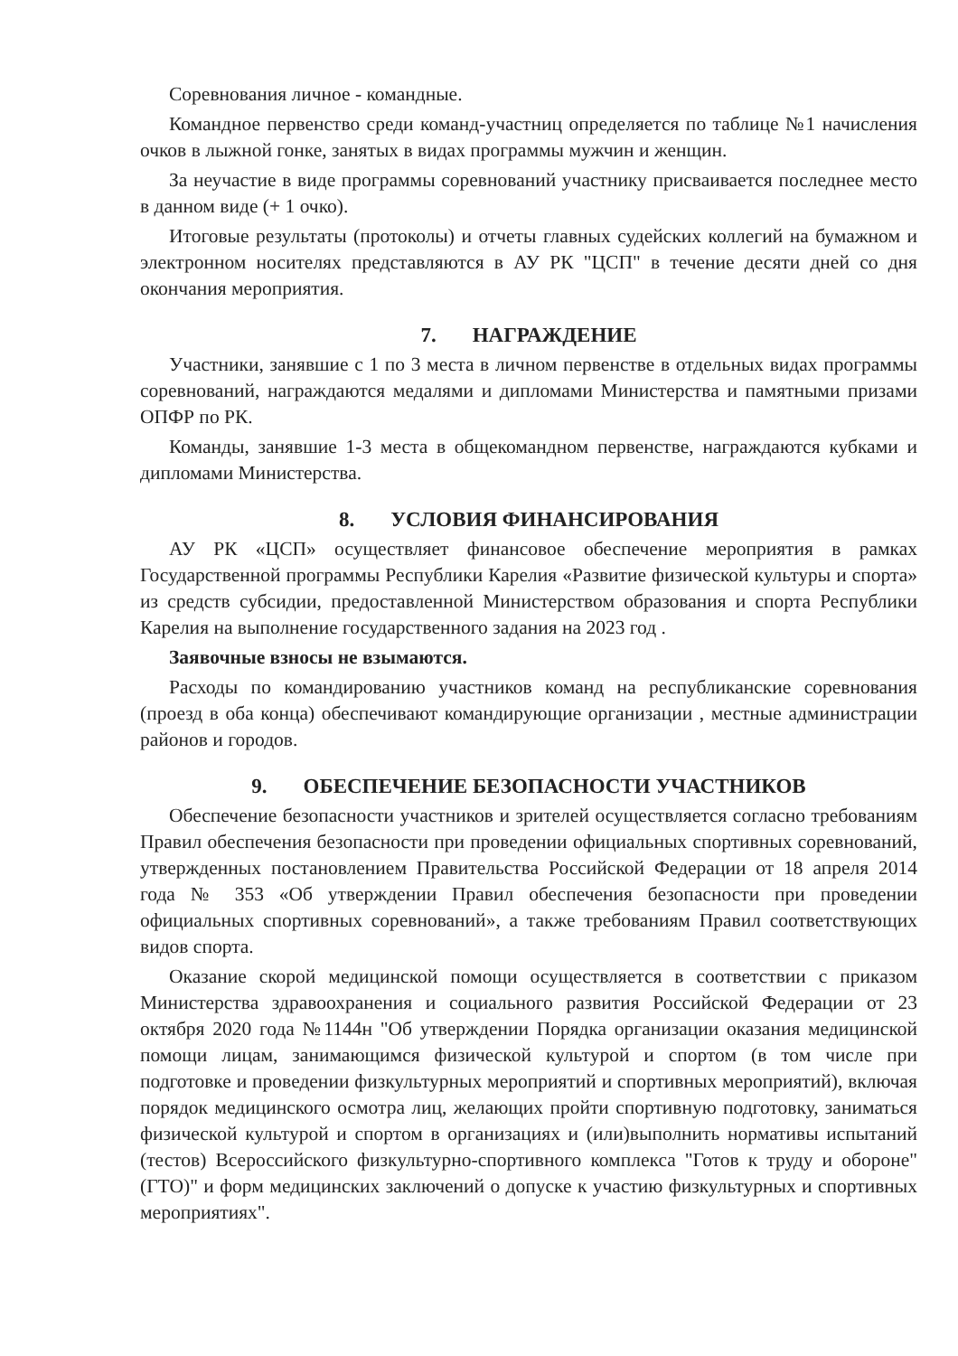Соревнования личное - командные.
Командное первенство среди команд-участниц определяется по таблице №1 начисления очков в лыжной гонке, занятых в видах программы мужчин и женщин.
За неучастие в виде программы соревнований участнику присваивается последнее место в данном виде (+ 1 очко).
Итоговые результаты (протоколы) и отчеты главных судейских коллегий на бумажном и электронном носителях представляются в АУ РК "ЦСП" в течение десяти дней со дня окончания мероприятия.
7. НАГРАЖДЕНИЕ
Участники, занявшие с 1 по 3 места в личном первенстве в отдельных видах программы соревнований, награждаются медалями и дипломами Министерства и памятными призами ОПФР по РК.
Команды, занявшие 1-3 места в общекомандном первенстве, награждаются кубками и дипломами Министерства.
8. УСЛОВИЯ ФИНАНСИРОВАНИЯ
АУ РК «ЦСП» осуществляет финансовое обеспечение мероприятия в рамках Государственной программы Республики Карелия «Развитие физической культуры и спорта» из средств субсидии, предоставленной Министерством образования и спорта Республики Карелия на выполнение государственного задания на 2023 год .
Заявочные взносы не взымаются.
Расходы по командированию участников команд на республиканские соревнования (проезд в оба конца) обеспечивают командирующие организации , местные администрации районов и городов.
9. ОБЕСПЕЧЕНИЕ БЕЗОПАСНОСТИ УЧАСТНИКОВ
Обеспечение безопасности участников и зрителей осуществляется согласно требованиям Правил обеспечения безопасности при проведении официальных спортивных соревнований, утвержденных постановлением Правительства Российской Федерации от 18 апреля 2014 года № 353 «Об утверждении Правил обеспечения безопасности при проведении официальных спортивных соревнований», а также требованиям Правил соответствующих видов спорта.
Оказание скорой медицинской помощи осуществляется в соответствии с приказом Министерства здравоохранения и социального развития Российской Федерации от 23 октября 2020 года №1144н "Об утверждении Порядка организации оказания медицинской помощи лицам, занимающимся физической культурой и спортом (в том числе при подготовке и проведении физкультурных мероприятий и спортивных мероприятий), включая порядок медицинского осмотра лиц, желающих пройти спортивную подготовку, заниматься физической культурой и спортом в организациях и (или)выполнить нормативы испытаний (тестов) Всероссийского физкультурно-спортивного комплекса "Готов к труду и обороне" (ГТО)" и форм медицинских заключений о допуске к участию физкультурных и спортивных мероприятиях".